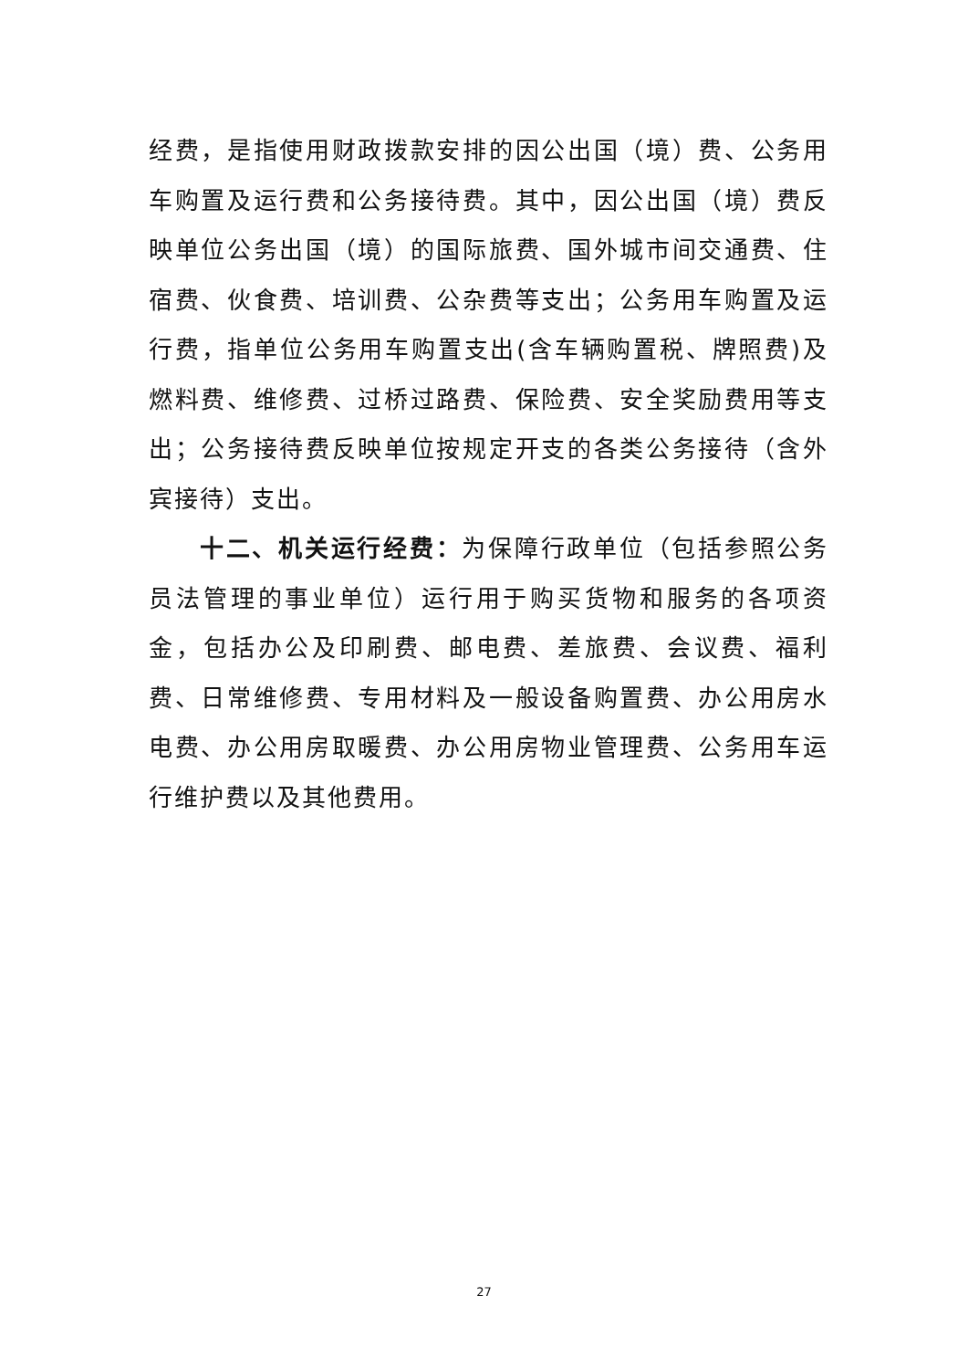经费，是指使用财政拨款安排的因公出国（境）费、公务用车购置及运行费和公务接待费。其中，因公出国（境）费反映单位公务出国（境）的国际旅费、国外城市间交通费、住宿费、伙食费、培训费、公杂费等支出；公务用车购置及运行费，指单位公务用车购置支出(含车辆购置税、牌照费)及燃料费、维修费、过桥过路费、保险费、安全奖励费用等支出；公务接待费反映单位按规定开支的各类公务接待（含外宾接待）支出。
十二、机关运行经费：为保障行政单位（包括参照公务员法管理的事业单位）运行用于购买货物和服务的各项资金，包括办公及印刷费、邮电费、差旅费、会议费、福利费、日常维修费、专用材料及一般设备购置费、办公用房水电费、办公用房取暖费、办公用房物业管理费、公务用车运行维护费以及其他费用。
27